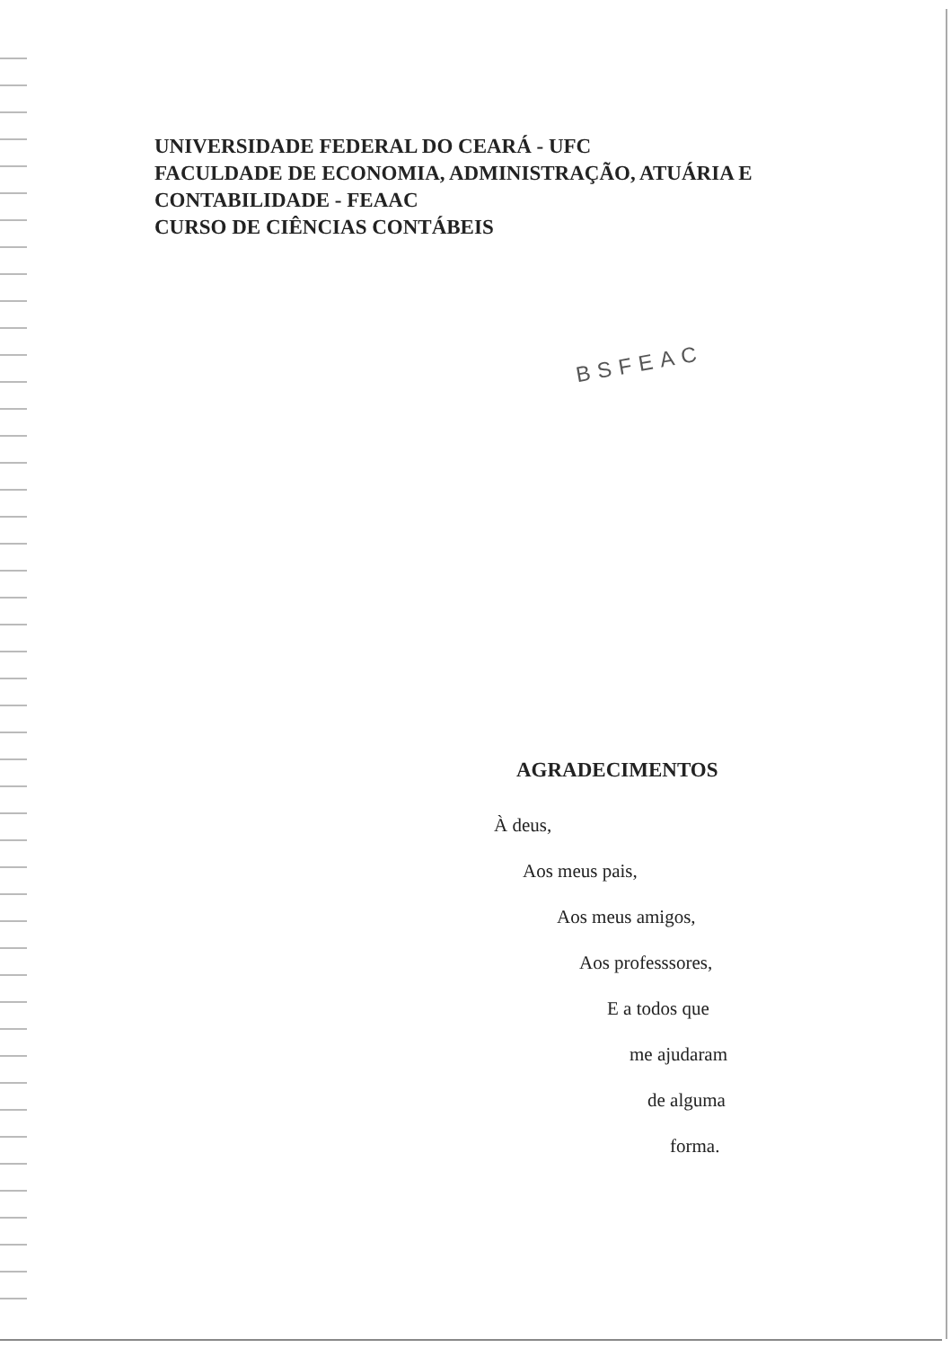UNIVERSIDADE FEDERAL DO CEARÁ - UFC
FACULDADE DE ECONOMIA, ADMINISTRAÇÃO, ATUÁRIA E CONTABILIDADE - FEAAC
CURSO DE CIÊNCIAS CONTÁBEIS
BSFEAC
AGRADECIMENTOS
À deus,
Aos meus pais,
Aos meus amigos,
Aos professsores,
E a todos que
me ajudaram
de alguma
forma.